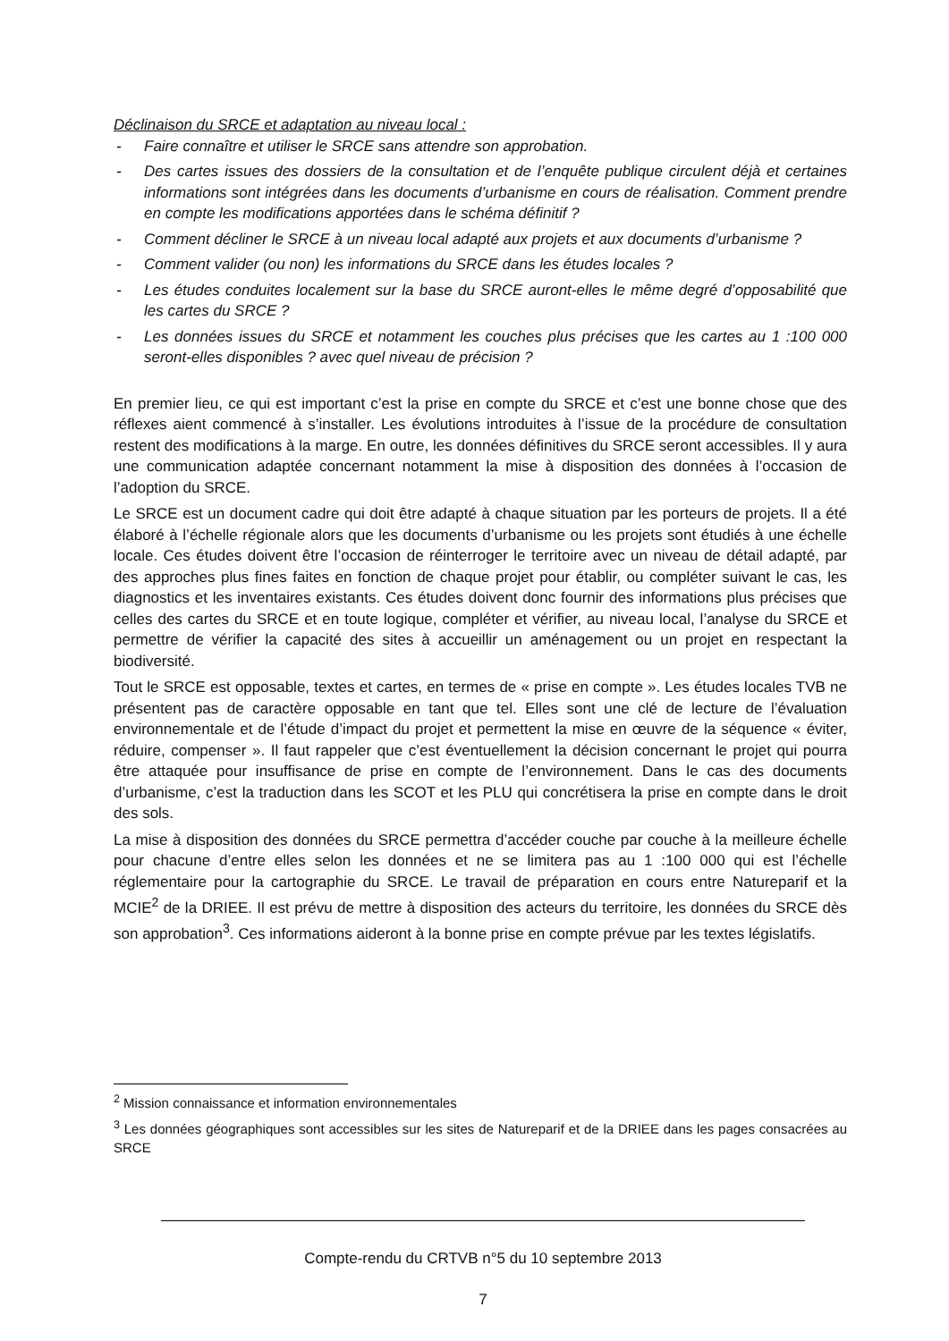Déclinaison du SRCE et adaptation au niveau local :
- Faire connaître et utiliser le SRCE sans attendre son approbation.
- Des cartes issues des dossiers de la consultation et de l’enquête publique circulent déjà et certaines informations sont intégrées dans les documents d’urbanisme en cours de réalisation. Comment prendre en compte les modifications apportées dans le schéma définitif ?
- Comment décliner le SRCE à un niveau local adapté aux projets et aux documents d’urbanisme ?
- Comment valider (ou non) les informations du SRCE dans les études locales ?
- Les études conduites localement sur la base du SRCE auront-elles le même degré d’opposabilité que les cartes du SRCE ?
- Les données issues du SRCE et notamment les couches plus précises que les cartes au 1 :100 000 seront-elles disponibles ? avec quel niveau de précision ?
En premier lieu, ce qui est important c’est la prise en compte du SRCE et c’est une bonne chose que des réflexes aient commencé à s’installer. Les évolutions introduites à l’issue de la procédure de consultation restent des modifications à la marge. En outre, les données définitives du SRCE seront accessibles. Il y aura une communication adaptée concernant notamment la mise à disposition des données à l’occasion de l’adoption du SRCE.
Le SRCE est un document cadre qui doit être adapté à chaque situation par les porteurs de projets. Il a été élaboré à l’échelle régionale alors que les documents d’urbanisme ou les projets sont étudiés à une échelle locale. Ces études doivent être l’occasion de réinterroger le territoire avec un niveau de détail adapté, par des approches plus fines faites en fonction de chaque projet pour établir, ou compléter suivant le cas, les diagnostics et les inventaires existants. Ces études doivent donc fournir des informations plus précises que celles des cartes du SRCE et en toute logique, compléter et vérifier, au niveau local, l’analyse du SRCE et permettre de vérifier la capacité des sites à accueillir un aménagement ou un projet en respectant la biodiversité.
Tout le SRCE est opposable, textes et cartes, en termes de « prise en compte ». Les études locales TVB ne présentent pas de caractère opposable en tant que tel. Elles sont une clé de lecture de l’évaluation environnementale et de l’étude d’impact du projet et permettent la mise en œuvre de la séquence « éviter, réduire, compenser ». Il faut rappeler que c’est éventuellement la décision concernant le projet qui pourra être attaquée pour insuffisance de prise en compte de l’environnement. Dans le cas des documents d’urbanisme, c’est la traduction dans les SCOT et les PLU qui concrétisera la prise en compte dans le droit des sols.
La mise à disposition des données du SRCE permettra d’accéder couche par couche à la meilleure échelle pour chacune d’entre elles selon les données et ne se limitera pas au 1 :100 000 qui est l’échelle réglementaire pour la cartographie du SRCE. Le travail de préparation en cours entre Natureparif et la MCIE<sup>2</sup> de la DRIEE. Il est prévu de mettre à disposition des acteurs du territoire, les données du SRCE dès son approbation<sup>3</sup>. Ces informations aideront à la bonne prise en compte prévue par les textes législatifs.
<sup>2</sup> Mission connaissance et information environnementales
<sup>3</sup> Les données géographiques sont accessibles sur les sites de Natureparif et de la DRIEE dans les pages consacrées au SRCE
Compte-rendu du CRTVB n°5 du 10 septembre 2013
7